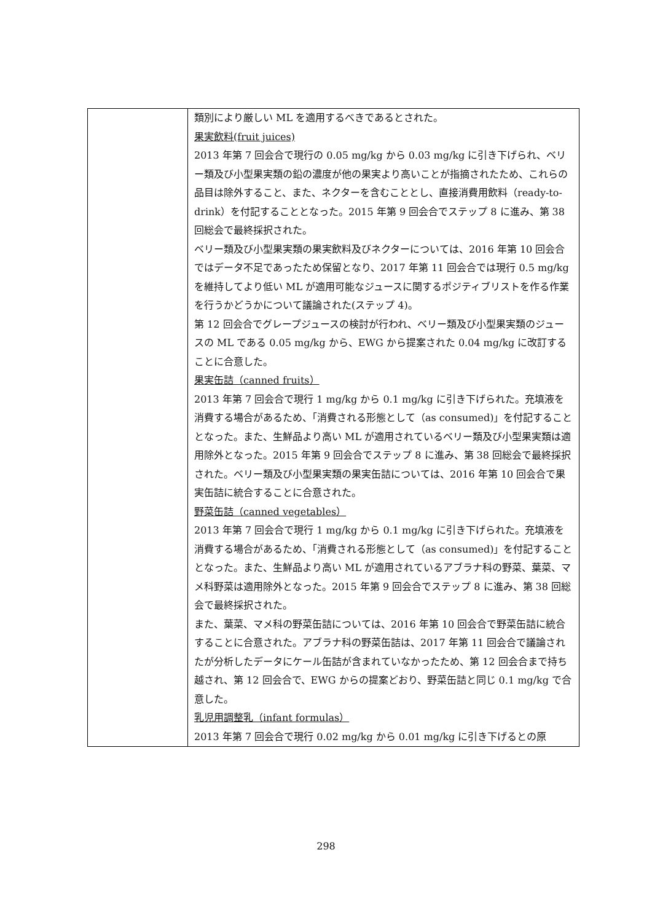| | 類別により厳しい ML を適用するべきであるとされた。 果実飲料(fruit juices) 2013 年第 7 回会合で現行の 0.05 mg/kg から 0.03 mg/kg に引き下げられ、ベリー類及び小型果実類の鉛の濃度が他の果実より高いことが指摘されたため、これらの品目は除外すること、また、ネクターを含むこととし、直接消費用飲料（ready-to-drink）を付記することとなった。2015 年第 9 回会合でステップ 8 に進み、第 38 回総会で最終採択された。 ベリー類及び小型果実類の果実飲料及びネクターについては、2016 年第 10 回会合ではデータ不足であったため保留となり、2017 年第 11 回会合では現行 0.5 mg/kg を維持してより低い ML が適用可能なジュースに関するポジティブリストを作る作業を行うかどうかについて議論された(ステップ 4)。 第 12 回会合でグレープジュースの検討が行われ、ベリー類及び小型果実類のジュースの ML である 0.05 mg/kg から、EWG から提案された 0.04 mg/kg に改訂することに合意した。 果実缶詰（canned fruits） 2013 年第 7 回会合で現行 1 mg/kg から 0.1 mg/kg に引き下げられた。充填液を消費する場合があるため、「消費される形態として（as consumed)」を付記することとなった。また、生鮮品より高い ML が適用されているベリー類及び小型果実類は適用除外となった。2015 年第 9 回会合でステップ 8 に進み、第 38 回総会で最終採択された。ベリー類及び小型果実類の果実缶詰については、2016 年第 10 回会合で果実缶詰に統合することに合意された。 野菜缶詰（canned vegetables） 2013 年第 7 回会合で現行 1 mg/kg から 0.1 mg/kg に引き下げられた。充填液を消費する場合があるため、「消費される形態として（as consumed)」を付記することとなった。また、生鮮品より高い ML が適用されているアブラナ科の野菜、葉菜、マメ科野菜は適用除外となった。2015 年第 9 回会合でステップ 8 に進み、第 38 回総会で最終採択された。 また、葉菜、マメ科の野菜缶詰については、2016 年第 10 回会合で野菜缶詰に統合することに合意された。アブラナ科の野菜缶詰は、2017 年第 11 回会合で議論されたが分析したデータにケール缶詰が含まれていなかったため、第 12 回会合まで持ち越され、第 12 回会合で、EWG からの提案どおり、野菜缶詰と同じ 0.1 mg/kg で合意した。 乳児用調整乳（infant formulas） 2013 年第 7 回会合で現行 0.02 mg/kg から 0.01 mg/kg に引き下げるとの原 |
298